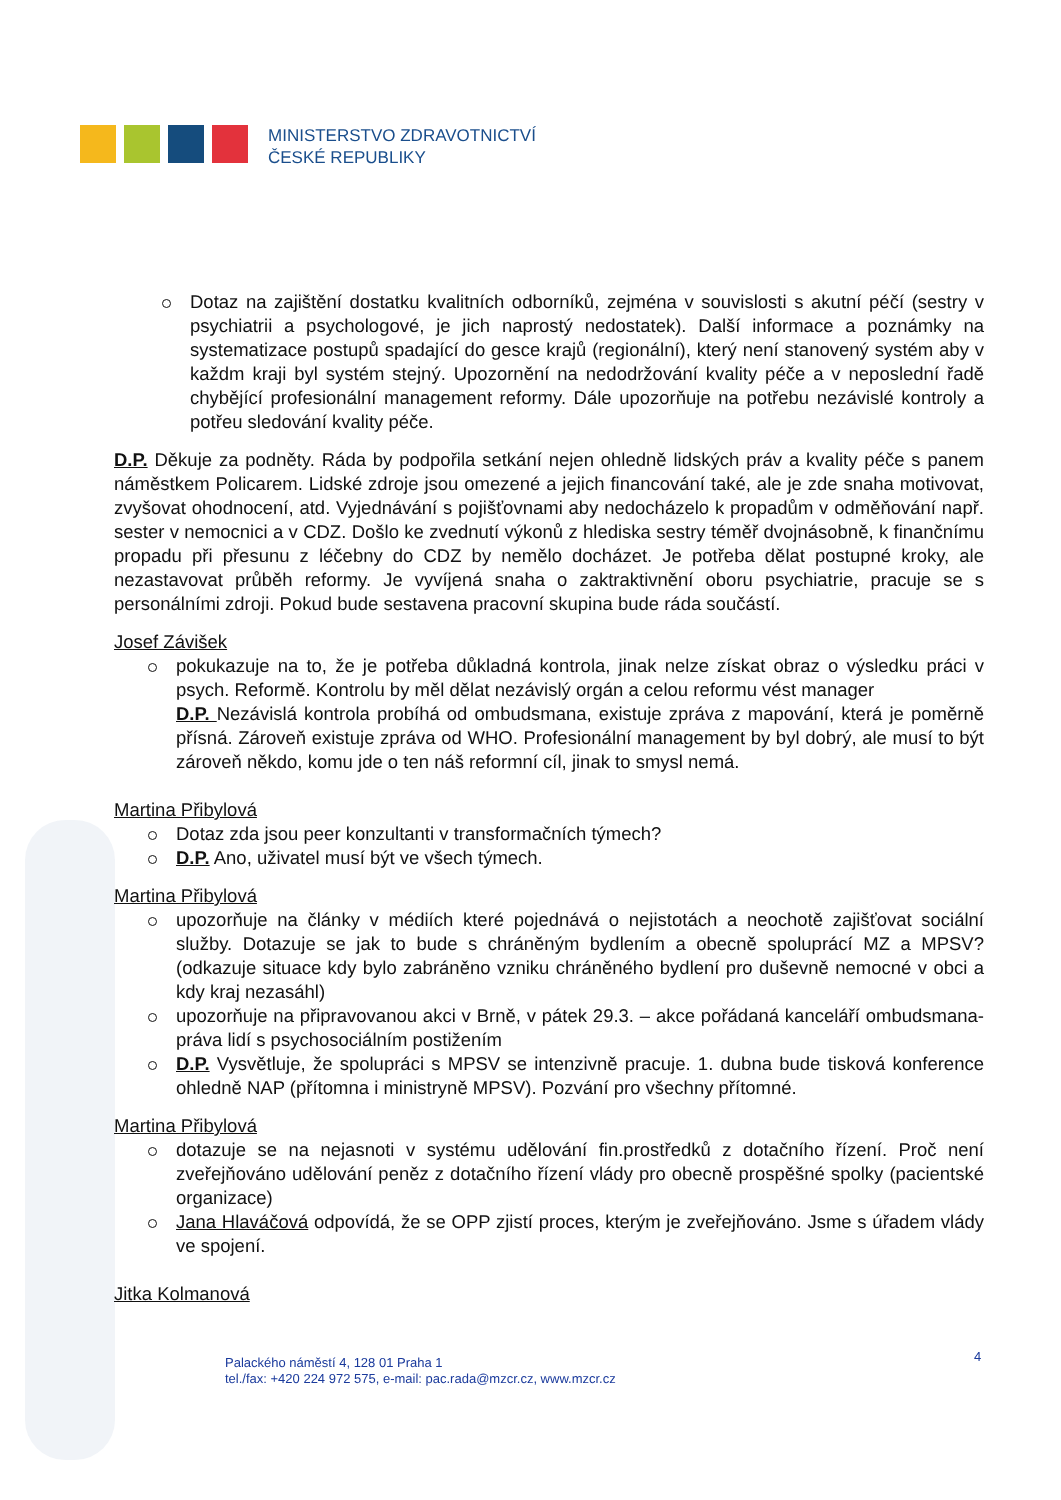MINISTERSTVO ZDRAVOTNICTVÍ
ČESKÉ REPUBLIKY
Dotaz na zajištění dostatku kvalitních odborníků, zejména v souvislosti s akutní péčí (sestry v psychiatrii a psychologové, je jich naprostý nedostatek). Další informace a poznámky na systematizace postupů spadající do gesce krajů (regionální), který není stanovený systém aby v každm kraji byl systém stejný. Upozornění na nedodržování kvality péče a v neposlední řadě chybějící profesionální management reformy. Dále upozorňuje na potřebu nezávislé kontroly a potřeu sledování kvality péče.
D.P. Děkuje za podněty. Ráda by podpořila setkání nejen ohledně lidských práv a kvality péče s panem náměstkem Policarem. Lidské zdroje jsou omezené a jejich financování také, ale je zde snaha motivovat, zvyšovat ohodnocení, atd. Vyjednávání s pojišťovnami aby nedocházelo k propadům v odměňování např. sester v nemocnici a v CDZ. Došlo ke zvednutí výkonů z hlediska sestry téměř dvojnásobně, k finančnímu propadu při přesunu z léčebny do CDZ by nemělo docházet. Je potřeba dělat postupné kroky, ale nezastavovat průběh reformy. Je vyvíjená snaha o zaktraktivnění oboru psychiatrie, pracuje se s personálními zdroji. Pokud bude sestavena pracovní skupina bude ráda součástí.
Josef Závišek
pokukazuje na to, že je potřeba důkladná kontrola, jinak nelze získat obraz o výsledku práci v psych. Reformě. Kontrolu by měl dělat nezávislý orgán a celou reformu vést manager
D.P. Nezávislá kontrola probíhá od ombudsmana, existuje zpráva z mapování, která je poměrně přísná. Zároveň existuje zpráva od WHO. Profesionální management by byl dobrý, ale musí to být zároveň někdo, komu jde o ten náš reformní cíl, jinak to smysl nemá.
Martina Přibylová
Dotaz zda jsou peer konzultanti v transformačních týmech?
D.P. Ano, uživatel musí být ve všech týmech.
Martina Přibylová
upozorňuje na články v médiích které pojednává o nejistotách a neochotě zajišťovat sociální služby. Dotazuje se jak to bude s chráněným bydlením a obecně spoluprácí MZ a MPSV? (odkazuje situace kdy bylo zabráněno vzniku chráněného bydlení pro duševně nemocné v obci a kdy kraj nezasáhl)
upozorňuje na připravovanou akci v Brně, v pátek 29.3. – akce pořádaná kanceláří ombudsmana- práva lidí s psychosociálním postižením
D.P. Vysvětluje, že spolupráci s MPSV se intenzivně pracuje. 1. dubna bude tisková konference ohledně NAP (přítomna i ministryně MPSV). Pozvání pro všechny přítomné.
Martina Přibylová
dotazuje se na nejasnoti v systému udělování fin.prostředků z dotačního řízení. Proč není zveřejňováno udělování peněz z dotačního řízení vlády pro obecně prospěšné spolky (pacientské organizace)
Jana Hlaváčová odpovídá, že se OPP zjistí proces, kterým je zveřejňováno. Jsme s úřadem vlády ve spojení.
Jitka Kolmanová
4
Palackého náměstí 4, 128 01 Praha 1
tel./fax: +420 224 972 575, e-mail: pac.rada@mzcr.cz, www.mzcr.cz